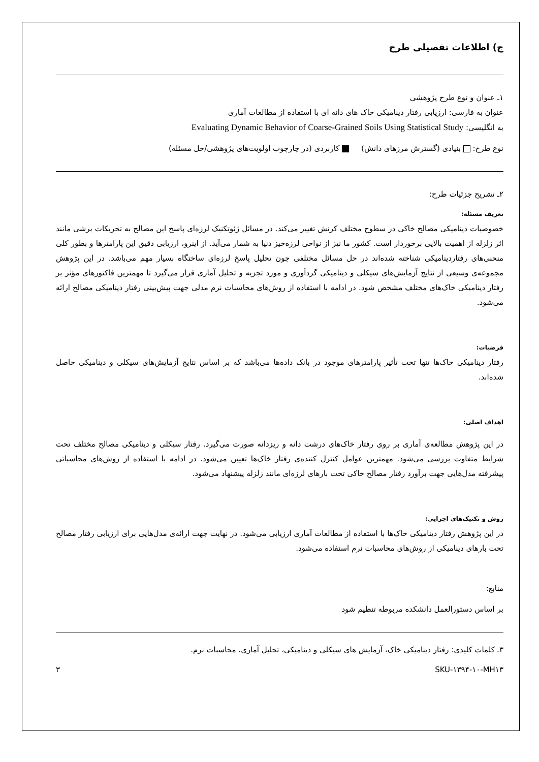ج) اطلاعات تفصیلی طرح
۱ـ عنوان و نوع طرح پژوهشی
عنوان به فارسی: ارزیابی رفتار دینامیکی خاک های دانه ای با استفاده از مطالعات آماری
به انگلیسی: Evaluating Dynamic Behavior of Coarse-Grained Soils Using Statistical Study
نوع طرح: بنیادی (گسترش مرزهای دانش) کاربردی (در چارچوب اولویت‌های پژوهشی/حل مسئله)
۲ـ تشریح جزئیات طرح:
تعریف مسئله:
خصوصیات دینامیکی مصالح خاکی در سطوح مختلف کرنش تغییر می‌کند. در مسائل ژئوتکنیک لرزه‌ای پاسخ این مصالح به تحریکات برشی مانند اثر زلزله از اهمیت بالایی برخوردار است. کشور ما نیز از نواحی لرزه‌خیز دنیا به شمار می‌آید. از اینرو، ارزیابی دقیق این پارامترها و بطور کلی منحنی‌های رفتاردینامیکی شناخته شده‌اند در حل مسائل مختلفی چون تحلیل پاسخ لرزه‌ای ساختگاه بسیار مهم می‌باشد. در این پژوهش مجموعه‌ی وسیعی از نتایج آزمایش‌های سیکلی و دینامیکی گردآوری و مورد تجزیه و تحلیل آماری قرار می‌گیرد تا مهمترین فاکتورهای مؤثر بر رفتار دینامیکی خاک‌های مختلف مشخص شود. در ادامه با استفاده از روش‌های محاسبات نرم مدلی جهت پیش‌بینی رفتار دینامیکی مصالح ارائه می‌شود.
فرضیات:
رفتار دینامیکی خاک‌ها تنها تحت تأثیر پارامترهای موجود در بانک داده‌ها می‌باشد که بر اساس نتایج آزمایش‌های سیکلی و دینامیکی حاصل شده‌اند.
اهداف اصلی:
در این پژوهش مطالعه‌ی آماری بر روی رفتار خاک‌های درشت دانه و ریزدانه صورت می‌گیرد. رفتار سیکلی و دینامیکی مصالح مختلف تحت شرایط متفاوت بررسی می‌شود. مهمترین عوامل کنترل کننده‌ی رفتار خاک‌ها تعیین می‌شود. در ادامه با استفاده از روش‌های محاسباتی پیشرفته مدل‌هایی جهت برآورد رفتار مصالح خاکی تحت بارهای لرزه‌ای مانند زلزله پیشنهاد می‌شود.
روش و تکنیک‌های اجرایی:
در این پژوهش رفتار دینامیکی خاک‌ها با استفاده از مطالعات آماری ارزیابی می‌شود. در نهایت جهت ارائه‌ی مدل‌هایی برای ارزیابی رفتار مصالح تحت بارهای دینامیکی از روش‌های محاسبات نرم استفاده می‌شود.
منابع:
بر اساس دستورالعمل دانشکده مربوطه تنظیم شود
۳ـ کلمات کلیدی: رفتار دینامیکی خاک، آزمایش های سیکلی و دینامیکی، تحلیل آماری، محاسبات نرم.
SKU-۱۳۹۴-۱۰-MH۱۳ ۳